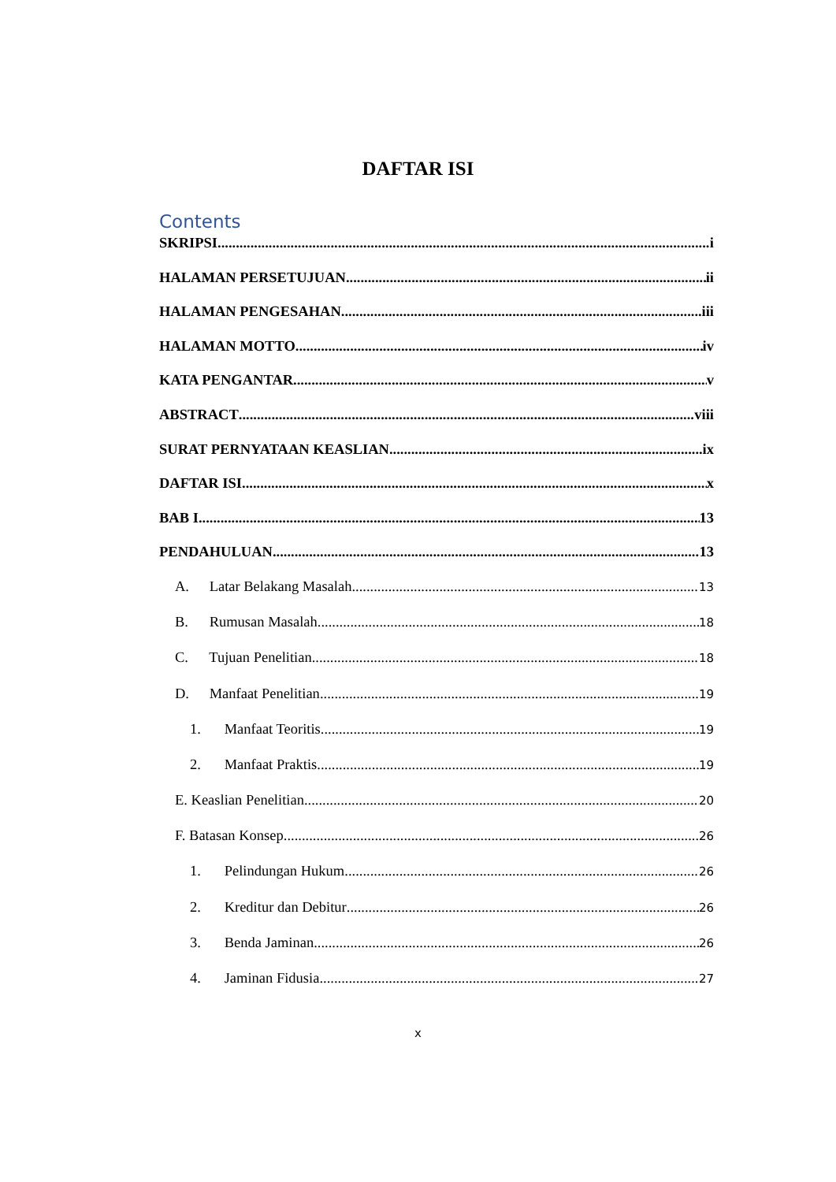DAFTAR ISI
Contents
SKRIPSI i
HALAMAN PERSETUJUAN ii
HALAMAN PENGESAHAN iii
HALAMAN MOTTO iv
KATA PENGANTAR v
ABSTRACT viii
SURAT PERNYATAAN KEASLIAN ix
DAFTAR ISI x
BAB I 13
PENDAHULUAN 13
A. Latar Belakang Masalah 13
B. Rumusan Masalah 18
C. Tujuan Penelitian 18
D. Manfaat Penelitian 19
1. Manfaat Teoritis 19
2. Manfaat Praktis 19
E. Keaslian Penelitian 20
F. Batasan Konsep 26
1. Pelindungan Hukum 26
2. Kreditur dan Debitur 26
3. Benda Jaminan 26
4. Jaminan Fidusia 27
x